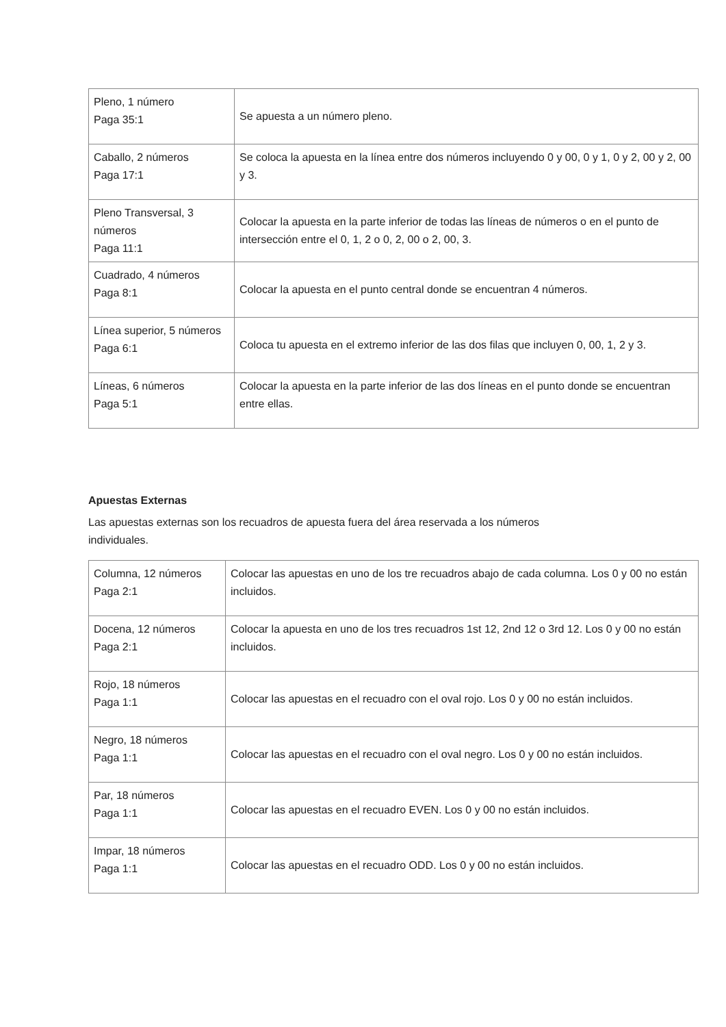| Pleno, 1 número Paga 35:1 | Se apuesta a un número pleno. |
| Caballo, 2 números Paga 17:1 | Se coloca la apuesta en la línea entre dos números incluyendo 0 y 00, 0 y 1, 0 y 2, 00 y 2, 00 y 3. |
| Pleno Transversal, 3 números Paga 11:1 | Colocar la apuesta en la parte inferior de todas las líneas de números o en el punto de intersección entre el 0, 1, 2 o 0, 2, 00 o 2, 00, 3. |
| Cuadrado, 4 números Paga 8:1 | Colocar la apuesta en el punto central donde se encuentran 4 números. |
| Línea superior, 5 números Paga 6:1 | Coloca tu apuesta en el extremo inferior de las dos filas que incluyen 0, 00, 1, 2 y 3. |
| Líneas, 6 números Paga 5:1 | Colocar la apuesta en la parte inferior de las dos líneas en el punto donde se encuentran entre ellas. |
Apuestas Externas
Las apuestas externas son los recuadros de apuesta fuera del área reservada a los números individuales.
| Columna, 12 números Paga 2:1 | Colocar las apuestas en uno de los tre recuadros abajo de cada columna. Los 0 y 00 no están incluidos. |
| Docena, 12 números Paga 2:1 | Colocar la apuesta en uno de los tres recuadros 1st 12, 2nd 12 o 3rd 12. Los 0 y 00 no están incluidos. |
| Rojo, 18 números Paga 1:1 | Colocar las apuestas en el recuadro con el oval rojo. Los 0 y 00 no están incluidos. |
| Negro, 18 números Paga 1:1 | Colocar las apuestas en el recuadro con el oval negro. Los 0 y 00 no están incluidos. |
| Par, 18 números Paga 1:1 | Colocar las apuestas en el recuadro EVEN. Los 0 y 00 no están incluidos. |
| Impar, 18 números Paga 1:1 | Colocar las apuestas en el recuadro ODD. Los 0 y 00 no están incluidos. |